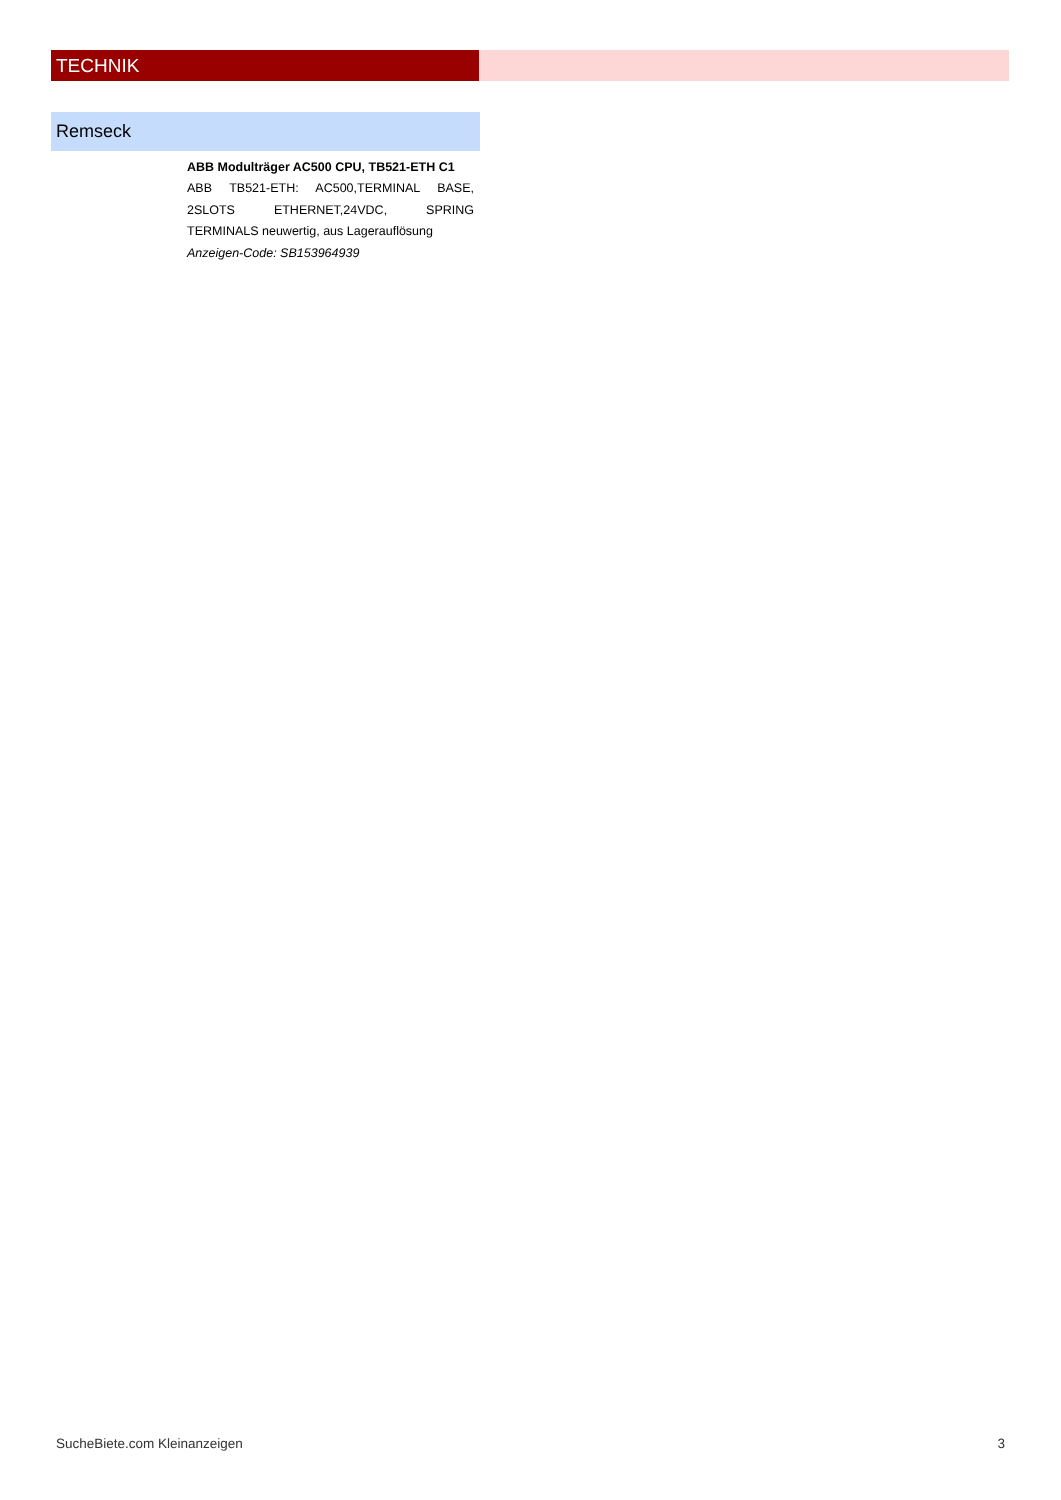TECHNIK
Remseck
ABB Modulträger AC500 CPU, TB521-ETH C1
ABB TB521-ETH: AC500,TERMINAL BASE, 2SLOTS ETHERNET,24VDC, SPRING TERMINALS neuwertig, aus Lagerauflösung
Anzeigen-Code: SB153964939
SucheBiete.com Kleinanzeigen 3